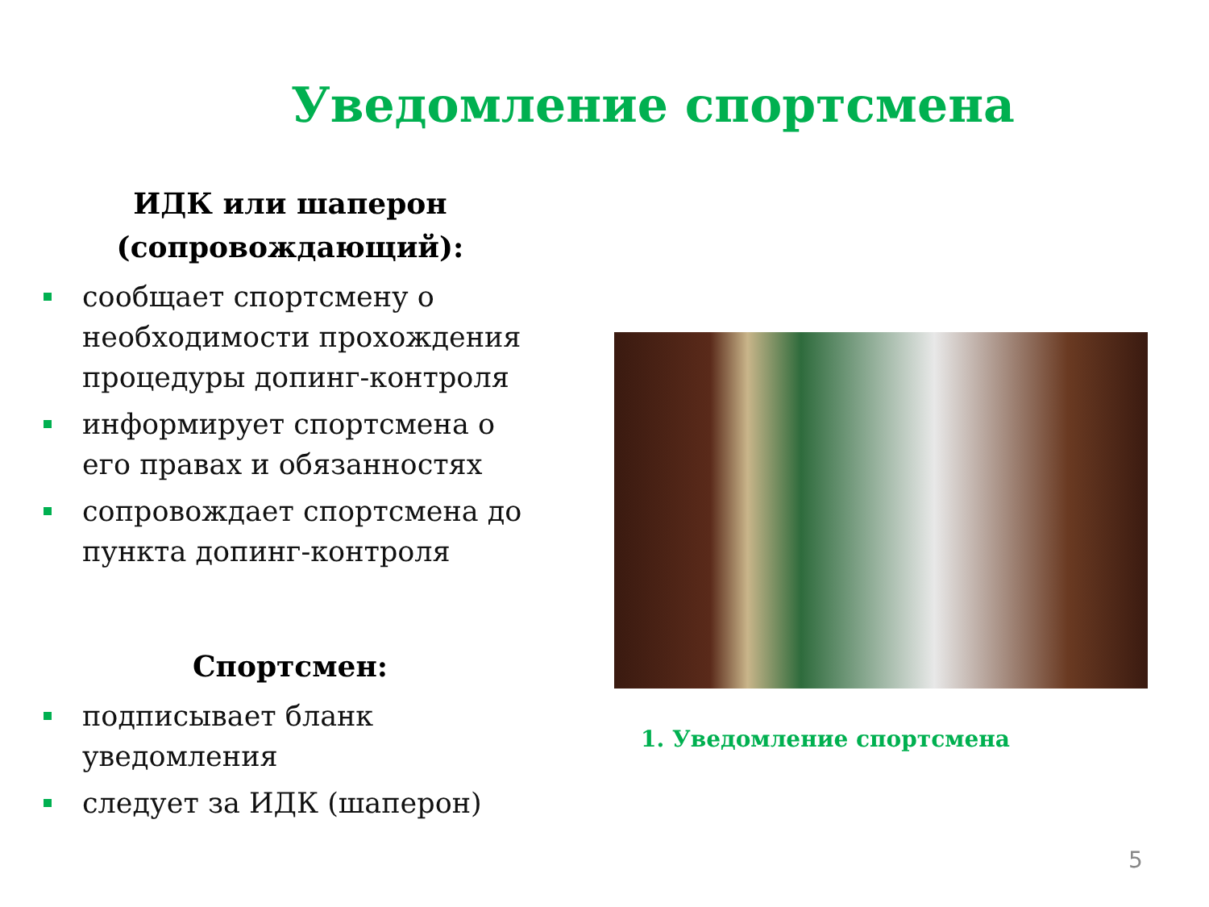Уведомление спортсмена
ИДК или шаперон
(сопровождающий):
сообщает спортсмену о необходимости прохождения процедуры допинг-контроля
информирует спортсмена о его правах и обязанностях
сопровождает спортсмена до пункта допинг-контроля
Спортсмен:
подписывает бланк уведомления
следует за ИДК (шаперон)
1. Уведомление спортсмена
5